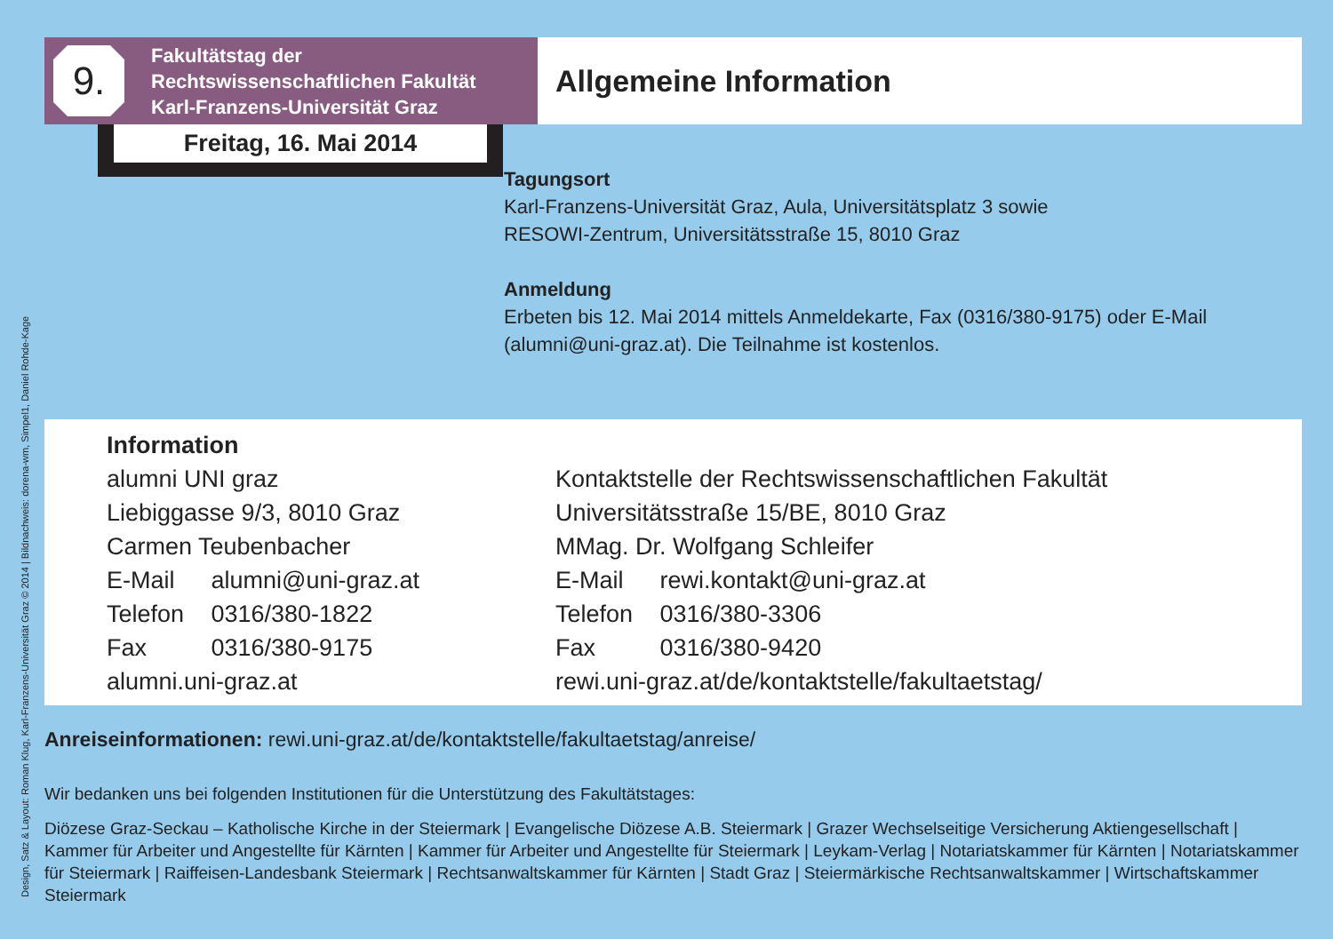Design, Satz & Layout: Roman Klug, Karl-Franzens-Universität Graz © 2014 | Bildnachweis: dorena-wm, Simpel1, Daniel Rohde-Kage
9.
Fakultätstag der
Rechtswissenschaftlichen Fakultät
Karl-Franzens-Universität Graz
Allgemeine Information
Freitag, 16. Mai 2014
Tagungsort
Karl-Franzens-Universität Graz, Aula, Universitätsplatz 3 sowie
RESOWI-Zentrum, Universitätsstraße 15, 8010 Graz
Anmeldung
Erbeten bis 12. Mai 2014 mittels Anmeldekarte, Fax (0316/380-9175) oder E-Mail (alumni@uni-graz.at). Die Teilnahme ist kostenlos.
Information
alumni UNI graz
Liebiggasse 9/3, 8010 Graz
Carmen Teubenbacher
E-Mail alumni@uni-graz.at
Telefon 0316/380-1822
Fax 0316/380-9175
alumni.uni-graz.at
Kontaktstelle der Rechtswissenschaftlichen Fakultät
Universitätsstraße 15/BE, 8010 Graz
MMag. Dr. Wolfgang Schleifer
E-Mail rewi.kontakt@uni-graz.at
Telefon 0316/380-3306
Fax 0316/380-9420
rewi.uni-graz.at/de/kontaktstelle/fakultaetstag/
Anreiseinformationen: rewi.uni-graz.at/de/kontaktstelle/fakultaetstag/anreise/
Wir bedanken uns bei folgenden Institutionen für die Unterstützung des Fakultätstages:
Diözese Graz-Seckau – Katholische Kirche in der Steiermark | Evangelische Diözese A.B. Steiermark | Grazer Wechselseitige Versicherung Aktiengesellschaft | Kammer für Arbeiter und Angestellte für Kärnten | Kammer für Arbeiter und Angestellte für Steiermark | Leykam-Verlag | Notariatskammer für Kärnten | Notariatskammer für Steiermark | Raiffeisen-Landesbank Steiermark | Rechtsanwaltskammer für Kärnten | Stadt Graz | Steiermärkische Rechtsanwaltskammer | Wirtschaftskammer Steiermark